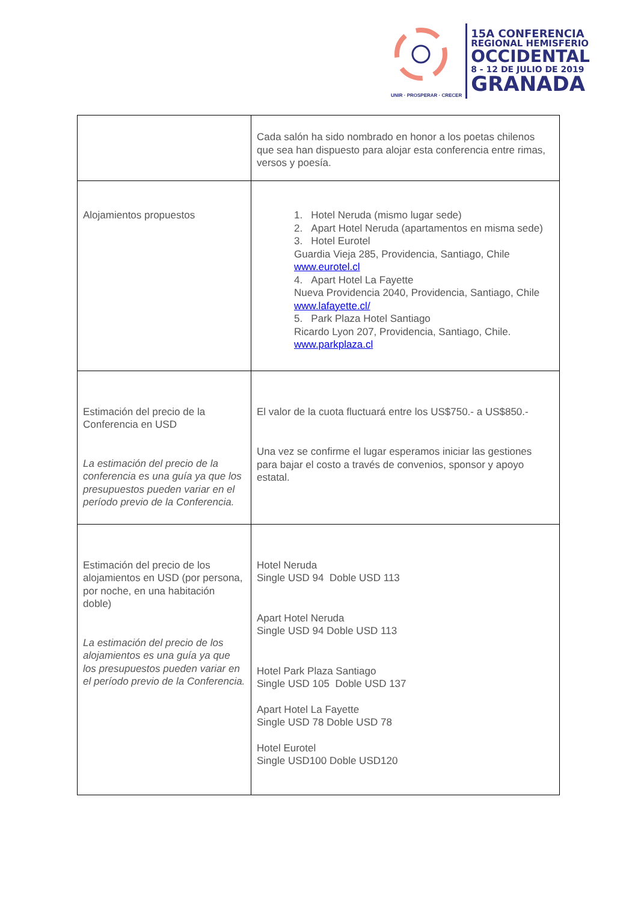UNIR · PROSPERAR · CRECER
15A CONFERENCIA
REGIONAL HEMISFERIO
OCCIDENTAL
8 - 12 DE JULIO DE 2019
GRANADA
| | Cada salón ha sido nombrado en honor a los poetas chilenos que sea han dispuesto para alojar esta conferencia entre rimas, versos y poesía. |
| Alojamientos propuestos | 1. Hotel Neruda (mismo lugar sede) 2. Apart Hotel Neruda (apartamentos en misma sede) 3. Hotel Eurotel Guardia Vieja 285, Providencia, Santiago, Chile www.eurotel.cl 4. Apart Hotel La Fayette Nueva Providencia 2040, Providencia, Santiago, Chile www.lafayette.cl/ 5. Park Plaza Hotel Santiago Ricardo Lyon 207, Providencia, Santiago, Chile. www.parkplaza.cl |
| Estimación del precio de la Conferencia en USD La estimación del precio de la conferencia es una guía ya que los presupuestos pueden variar en el período previo de la Conferencia. | El valor de la cuota fluctuará entre los US$750.- a US$850.- Una vez se confirme el lugar esperamos iniciar las gestiones para bajar el costo a través de convenios, sponsor y apoyo estatal. |
| Estimación del precio de los alojamientos en USD (por persona, por noche, en una habitación doble) La estimación del precio de los alojamientos es una guía ya que los presupuestos pueden variar en el período previo de la Conferencia. | Hotel Neruda Single USD 94 Doble USD 113 Apart Hotel Neruda Single USD 94 Doble USD 113 Hotel Park Plaza Santiago Single USD 105 Doble USD 137 Apart Hotel La Fayette Single USD 78 Doble USD 78 Hotel Eurotel Single USD100 Doble USD120 |